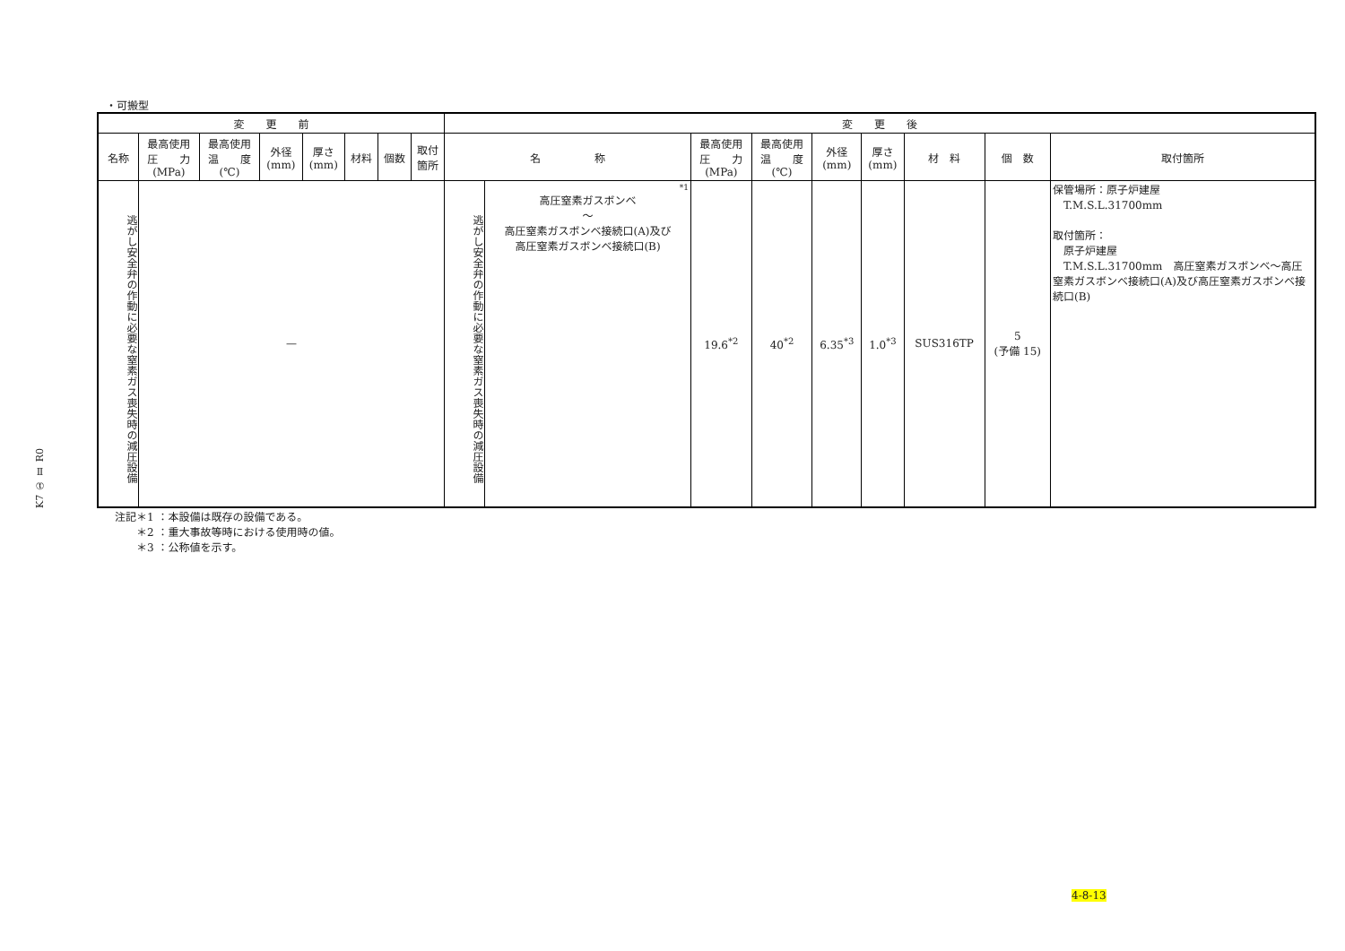K7 ① Ⅱ R0
・可搬型
| 変 更 前 | | | | | | | | 変 更 後 | | | | | | | | |
| --- | --- | --- | --- | --- | --- | --- | --- | --- | --- | --- | --- | --- | --- | --- | --- | --- |
| 名称 | 最高使用 圧 力 (MPa) | 最高使用 温 度 (℃) | 外径 (mm) | 厚さ (mm) | 材料 | 個数 | 取付 箇所 | 名 称 | | 最高使用 圧 力 (MPa) | 最高使用 温 度 (℃) | 外径 (mm) | 厚さ (mm) | 材 料 | 個 数 | 取付箇所 |
| 逃がし安全弁の作動に必要な窒素ガス喪失時の減圧設備 | — | | | | | | | 逃がし安全弁の作動に必要な窒素ガス喪失時の減圧設備 | *1 高圧窒素ガスボンベ ～ 高圧窒素ガスボンベ接続口(A)及び 高圧窒素ガスボンベ接続口(B) | 19.6<sup>*2</sup> | 40<sup>*2</sup> | 6.35<sup>*3</sup> | 1.0<sup>*3</sup> | SUS316TP | 5 (予備 15) | 保管場所：原子炉建屋 T.M.S.L.31700mm 取付箇所： 原子炉建屋 T.M.S.L.31700mm 高圧窒素ガスボンベ～高圧窒素ガスボンベ接続口(A)及び高圧窒素ガスボンベ接続口(B) |
注記＊1 ：本設備は既存の設備である。
　　＊2 ：重大事故等時における使用時の値。
　　＊3 ：公称値を示す。
4-8-13